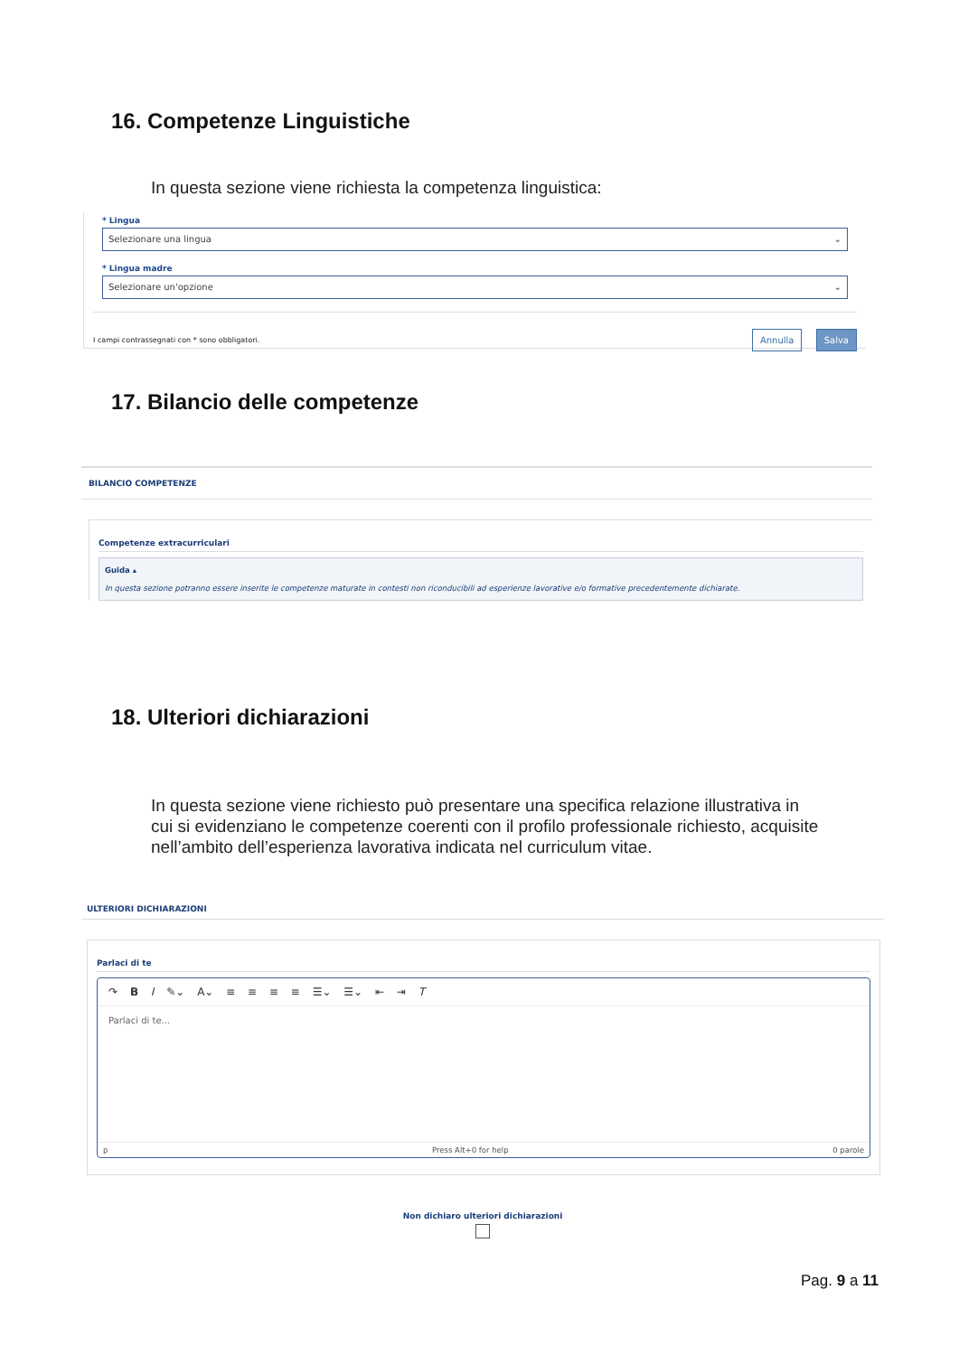16. Competenze Linguistiche
In questa sezione viene richiesta la competenza linguistica:
* Lingua
Selezionare una lingua ⌄
* Lingua madre
Selezionare un'opzione ⌄
I campi contrassegnati con * sono obbligatori. Annulla Salva
17. Bilancio delle competenze
BILANCIO COMPETENZE
Competenze extracurriculari
Guida ▴
In questa sezione potranno essere inserite le competenze maturate in contesti non riconducibili ad esperienze lavorative e/o formative precedentemente dichiarate.
18. Ulteriori dichiarazioni
In questa sezione viene richiesto può presentare una specifica relazione illustrativa in cui si evidenziano le competenze coerenti con il profilo professionale richiesto, acquisite nell’ambito dell’esperienza lavorativa indicata nel curriculum vitae.
ULTERIORI DICHIARAZIONI
Parlaci di te
↷ B I ✎⌄ A⌄ ≡ ≡ ≡ ≡ ☰⌄ ☰⌄ ⇤ ⇥ T
Parlaci di te...
p Press Alt+0 for help 0 parole
Non dichiaro ulteriori dichiarazioni
Pag. 9 a 11